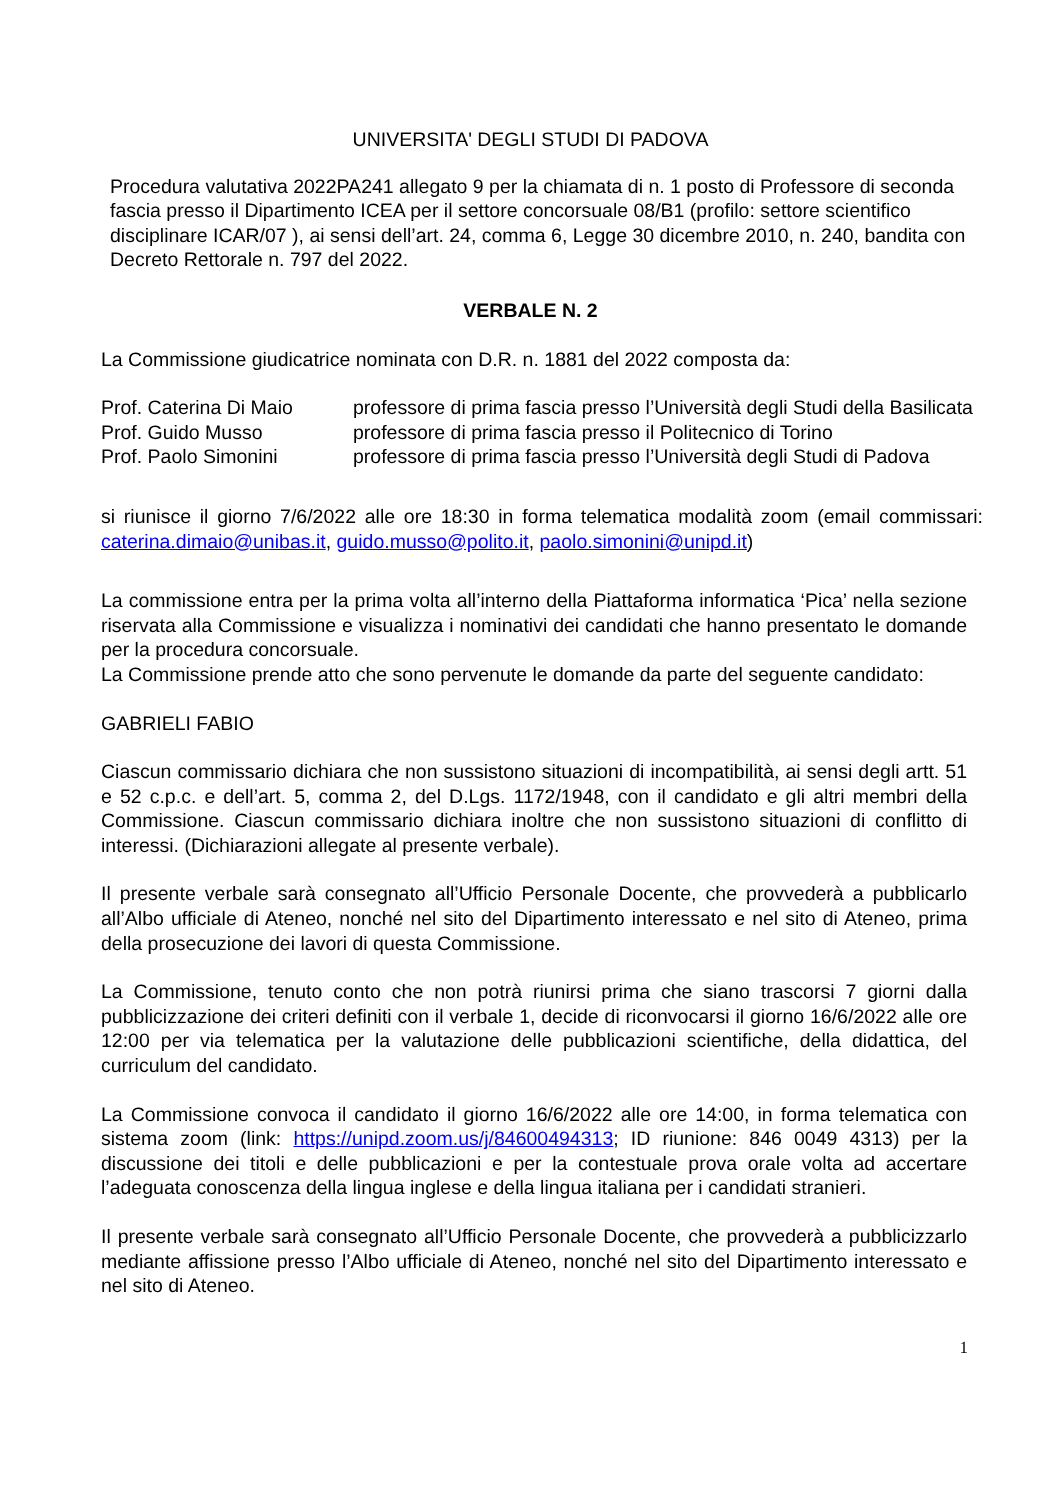UNIVERSITA' DEGLI STUDI DI PADOVA
Procedura valutativa 2022PA241 allegato 9 per la chiamata di n. 1 posto di Professore di seconda fascia presso il Dipartimento ICEA per il settore concorsuale 08/B1 (profilo: settore scientifico disciplinare ICAR/07 ), ai sensi dell’art. 24, comma 6, Legge 30 dicembre 2010, n. 240, bandita con Decreto Rettorale n. 797 del 2022.
VERBALE N. 2
La Commissione giudicatrice nominata con D.R. n. 1881 del 2022 composta da:
| Prof. Caterina Di Maio | professore di prima fascia presso l’Università degli Studi della Basilicata |
| Prof. Guido Musso | professore di prima fascia presso il Politecnico di Torino |
| Prof. Paolo Simonini | professore di prima fascia presso l’Università degli Studi di Padova |
si riunisce il giorno 7/6/2022 alle ore 18:30 in forma telematica modalità zoom (email commissari: caterina.dimaio@unibas.it, guido.musso@polito.it, paolo.simonini@unipd.it)
La commissione entra per la prima volta all’interno della Piattaforma informatica ‘Pica’ nella sezione riservata alla Commissione e visualizza i nominativi dei candidati che hanno presentato le domande per la procedura concorsuale.
La Commissione prende atto che sono pervenute le domande da parte del seguente candidato:
GABRIELI FABIO
Ciascun commissario dichiara che non sussistono situazioni di incompatibilità, ai sensi degli artt. 51 e 52 c.p.c. e dell’art. 5, comma 2, del D.Lgs. 1172/1948, con il candidato e gli altri membri della Commissione. Ciascun commissario dichiara inoltre che non sussistono situazioni di conflitto di interessi. (Dichiarazioni allegate al presente verbale).
Il presente verbale sarà consegnato all’Ufficio Personale Docente, che provvederà a pubblicarlo all’Albo ufficiale di Ateneo, nonché nel sito del Dipartimento interessato e nel sito di Ateneo, prima della prosecuzione dei lavori di questa Commissione.
La Commissione, tenuto conto che non potrà riunirsi prima che siano trascorsi 7 giorni dalla pubblicizzazione dei criteri definiti con il verbale 1, decide di riconvocarsi il giorno 16/6/2022 alle ore 12:00 per via telematica per la valutazione delle pubblicazioni scientifiche, della didattica, del curriculum del candidato.
La Commissione convoca il candidato il giorno 16/6/2022 alle ore 14:00, in forma telematica con sistema zoom (link: https://unipd.zoom.us/j/84600494313; ID riunione: 846 0049 4313) per la discussione dei titoli e delle pubblicazioni e per la contestuale prova orale volta ad accertare l’adeguata conoscenza della lingua inglese e della lingua italiana per i candidati stranieri.
Il presente verbale sarà consegnato all’Ufficio Personale Docente, che provvederà a pubblicizzarlo mediante affissione presso l’Albo ufficiale di Ateneo, nonché nel sito del Dipartimento interessato e nel sito di Ateneo.
1